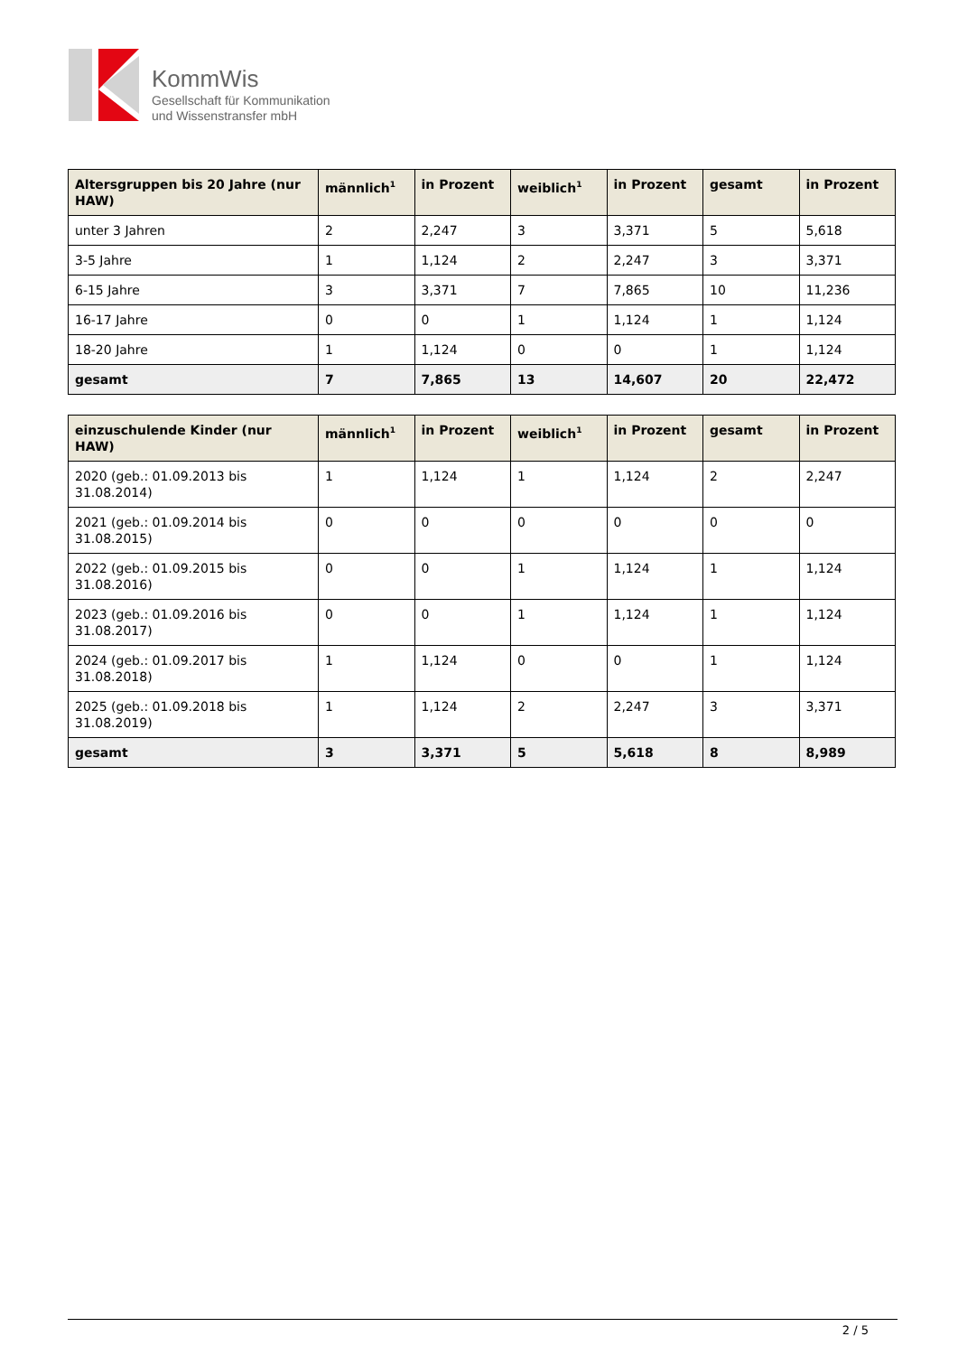KommWis
Gesellschaft für Kommunikation
und Wissenstransfer mbH
| Altersgruppen bis 20 Jahre (nur HAW) | männlich<sup>1</sup> | in Prozent | weiblich<sup>1</sup> | in Prozent | gesamt | in Prozent |
| --- | --- | --- | --- | --- | --- | --- |
| unter 3 Jahren | 2 | 2,247 | 3 | 3,371 | 5 | 5,618 |
| 3-5 Jahre | 1 | 1,124 | 2 | 2,247 | 3 | 3,371 |
| 6-15 Jahre | 3 | 3,371 | 7 | 7,865 | 10 | 11,236 |
| 16-17 Jahre | 0 | 0 | 1 | 1,124 | 1 | 1,124 |
| 18-20 Jahre | 1 | 1,124 | 0 | 0 | 1 | 1,124 |
| gesamt | 7 | 7,865 | 13 | 14,607 | 20 | 22,472 |
| einzuschulende Kinder (nur HAW) | männlich<sup>1</sup> | in Prozent | weiblich<sup>1</sup> | in Prozent | gesamt | in Prozent |
| --- | --- | --- | --- | --- | --- | --- |
| 2020 (geb.: 01.09.2013 bis 31.08.2014) | 1 | 1,124 | 1 | 1,124 | 2 | 2,247 |
| 2021 (geb.: 01.09.2014 bis 31.08.2015) | 0 | 0 | 0 | 0 | 0 | 0 |
| 2022 (geb.: 01.09.2015 bis 31.08.2016) | 0 | 0 | 1 | 1,124 | 1 | 1,124 |
| 2023 (geb.: 01.09.2016 bis 31.08.2017) | 0 | 0 | 1 | 1,124 | 1 | 1,124 |
| 2024 (geb.: 01.09.2017 bis 31.08.2018) | 1 | 1,124 | 0 | 0 | 1 | 1,124 |
| 2025 (geb.: 01.09.2018 bis 31.08.2019) | 1 | 1,124 | 2 | 2,247 | 3 | 3,371 |
| gesamt | 3 | 3,371 | 5 | 5,618 | 8 | 8,989 |
2 / 5